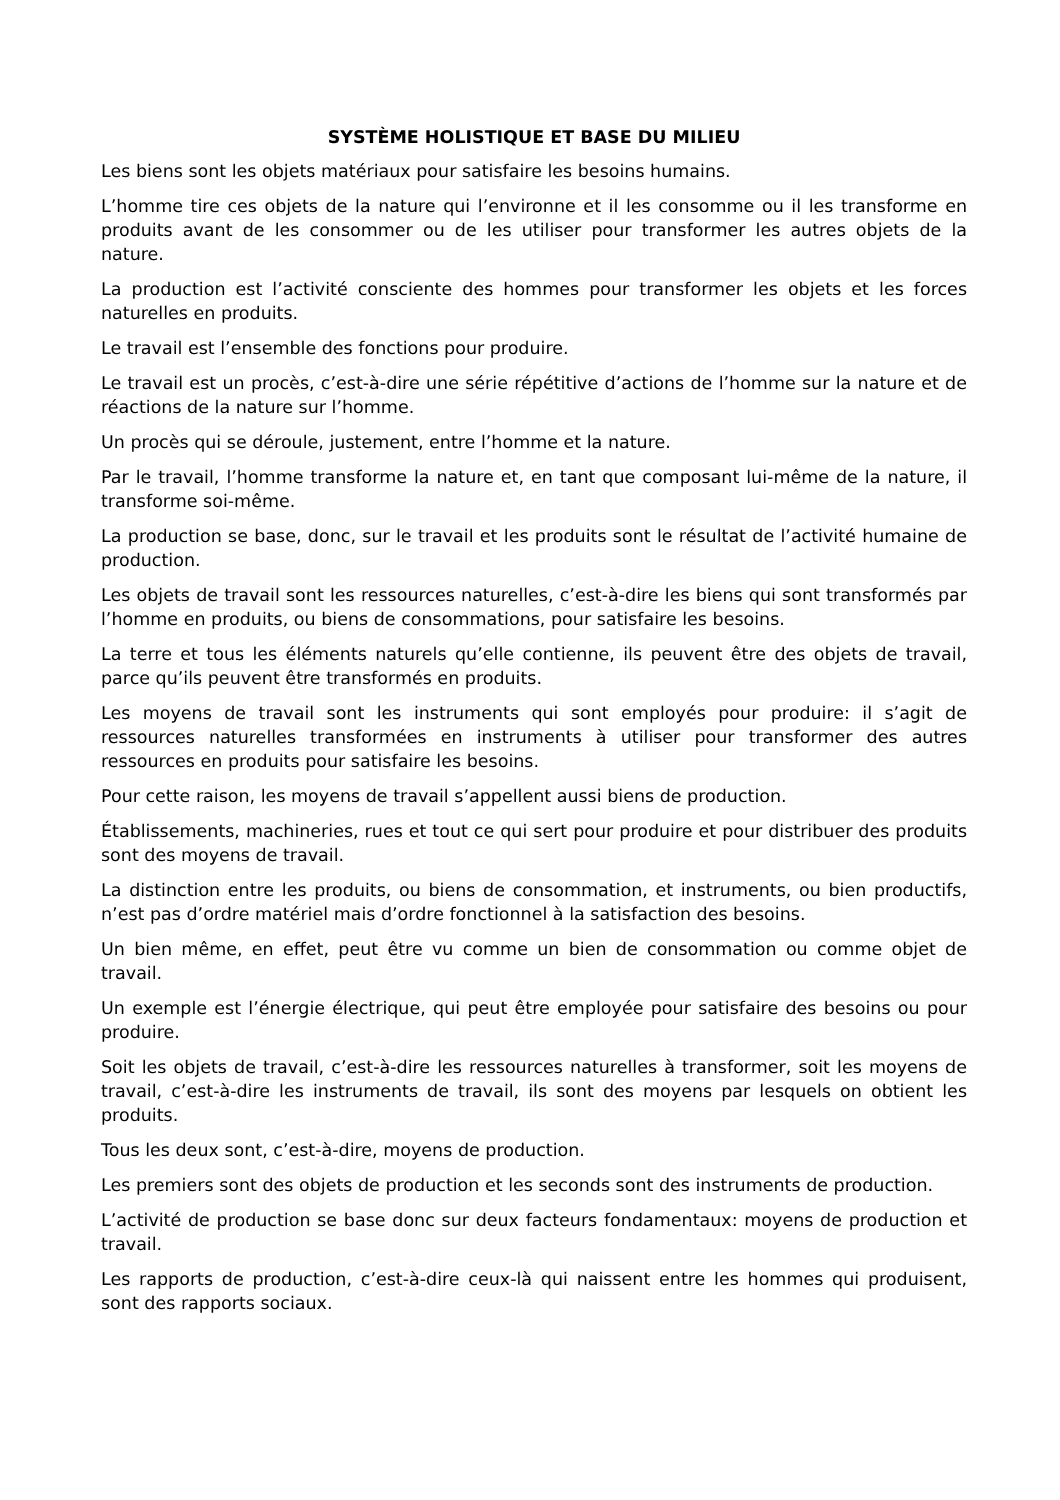SYSTÈME HOLISTIQUE ET BASE DU MILIEU
Les biens sont les objets matériaux pour satisfaire les besoins humains.
L’homme tire ces objets de la nature qui l’environne et il les consomme ou il les transforme en produits avant de les consommer ou de les utiliser pour transformer les autres objets de la nature.
La production est l’activité consciente des hommes pour transformer les objets et les forces naturelles en produits.
Le travail est l’ensemble des fonctions pour produire.
Le travail est un procès, c’est-à-dire une série répétitive d’actions de l’homme sur la nature et de réactions de la nature sur l’homme.
Un procès qui se déroule, justement, entre l’homme et la nature.
Par le travail, l’homme transforme la nature et, en tant que composant lui-même de la nature, il transforme soi-même.
La production se base, donc, sur le travail et les produits sont le résultat de l’activité humaine de production.
Les objets de travail sont les ressources naturelles, c’est-à-dire les biens qui sont transformés par l’homme en produits, ou biens de consommations, pour satisfaire les besoins.
La terre et tous les éléments naturels qu’elle contienne, ils peuvent être des objets de travail, parce qu’ils peuvent être transformés en produits.
Les moyens de travail sont les instruments qui sont employés pour produire: il s’agit de ressources naturelles transformées en instruments à utiliser pour transformer des autres ressources en produits pour satisfaire les besoins.
Pour cette raison, les moyens de travail s’appellent aussi biens de production.
Établissements, machineries, rues et tout ce qui sert pour produire et pour distribuer des produits sont des moyens de travail.
La distinction entre les produits, ou biens de consommation, et instruments, ou bien productifs, n’est pas d’ordre matériel mais d’ordre fonctionnel à la satisfaction des besoins.
Un bien même, en effet, peut être vu comme un bien de consommation ou comme objet de travail.
Un exemple est l’énergie électrique, qui peut être employée pour satisfaire des besoins ou pour produire.
Soit les objets de travail, c’est-à-dire les ressources naturelles à transformer, soit les moyens de travail, c’est-à-dire les instruments de travail, ils sont des moyens par lesquels on obtient les produits.
Tous les deux sont, c’est-à-dire, moyens de production.
Les premiers sont des objets de production et les seconds sont des instruments de production.
L’activité de production se base donc sur deux facteurs fondamentaux: moyens de production et travail.
Les rapports de production, c’est-à-dire ceux-là qui naissent entre les hommes qui produisent, sont des rapports sociaux.